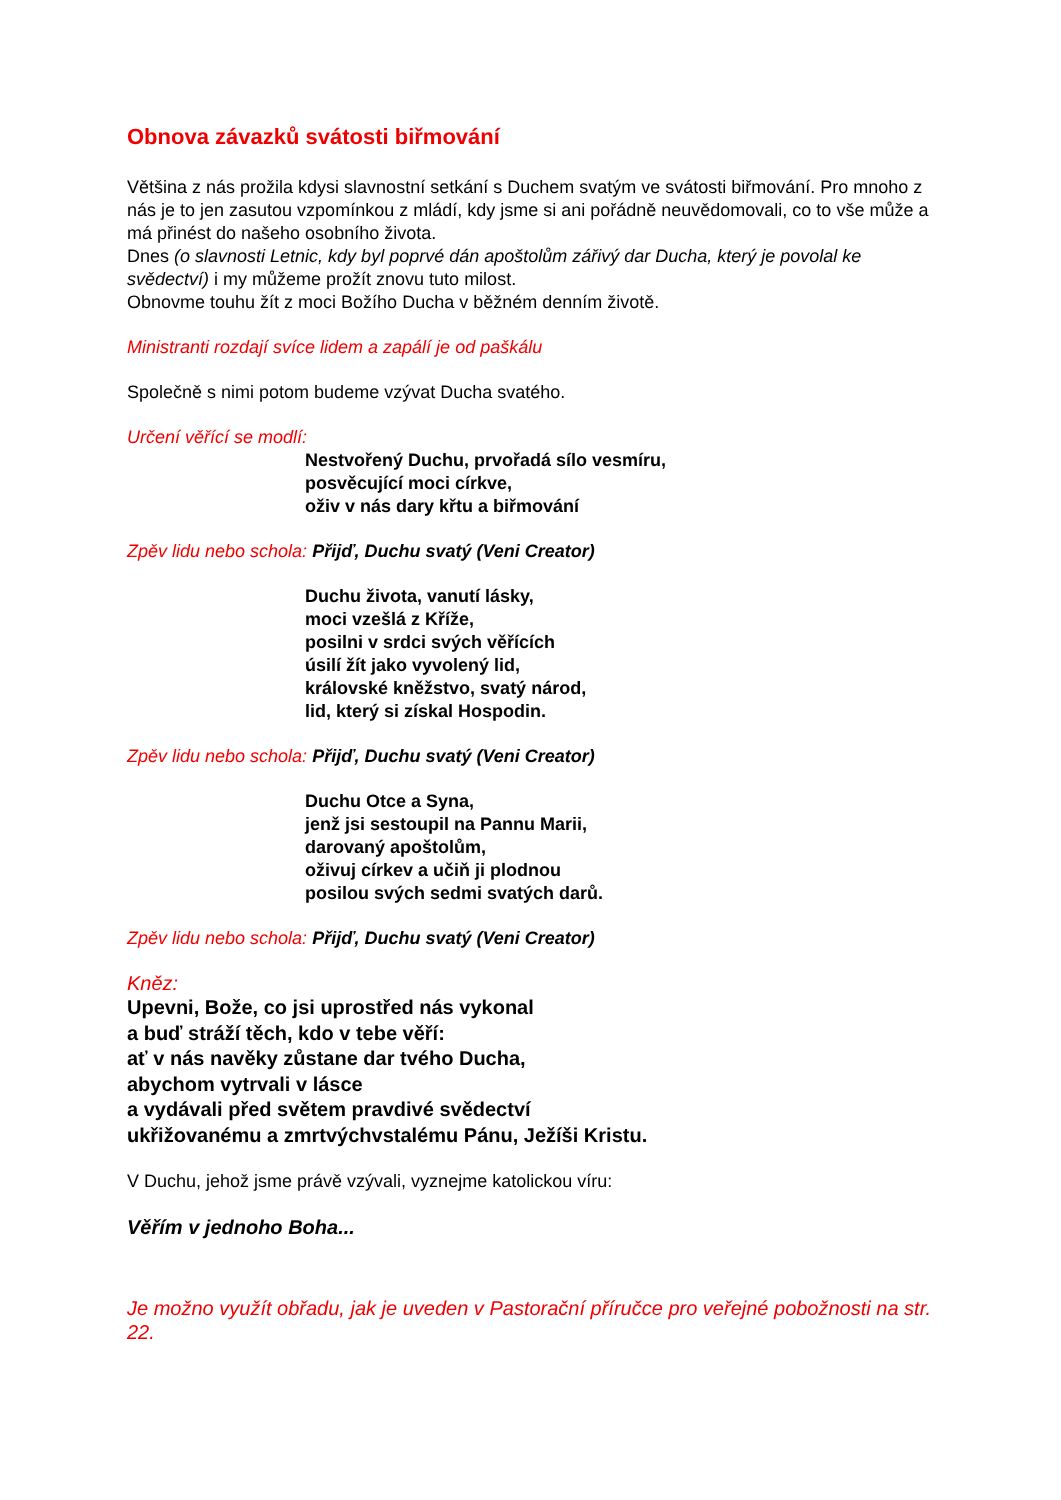Obnova závazků svátosti biřmování
Většina z nás prožila kdysi slavnostní setkání s Duchem svatým ve svátosti biřmování. Pro mnoho z nás je to jen zasutou vzpomínkou z mládí, kdy jsme si ani pořádně neuvědomovali, co to vše může a má přinést do našeho osobního života.
Dnes (o slavnosti Letnic, kdy byl poprvé dán apoštolům zářivý dar Ducha, který je povolal ke svědectví) i my můžeme prožít znovu tuto milost.
Obnovme touhu žít z moci Božího Ducha v běžném denním životě.
Ministranti rozdají svíce lidem a zapálí je od paškálu
Společně s nimi potom budeme vzývat Ducha svatého.
Určení věřící se modlí:
Nestvořený Duchu, prvořadá sílo vesmíru,
posvěcující moci církve,
oživ v nás dary křtu a biřmování
Zpěv lidu nebo schola: Přijď, Duchu svatý (Veni Creator)
Duchu života, vanutí lásky,
moci vzešlá z Kříže,
posilni v srdci svých věřících
úsilí žít jako vyvolený lid,
královské kněžstvo, svatý národ,
lid, který si získal Hospodin.
Zpěv lidu nebo schola: Přijď, Duchu svatý (Veni Creator)
Duchu Otce a Syna,
jenž jsi sestoupil na Pannu Marii,
darovaný apoštolům,
oživuj církev a učiň ji plodnou
posilou svých sedmi svatých darů.
Zpěv lidu nebo schola: Přijď, Duchu svatý (Veni Creator)
Kněz:
Upevni, Bože, co jsi uprostřed nás vykonal
a buď stráží těch, kdo v tebe věří:
ať v nás navěky zůstane dar tvého Ducha,
abychom vytrvali v lásce
a vydávali před světem pravdivé svědectví
ukřižovanému a zmrtvýchvstalému Pánu, Ježíši Kristu.
V Duchu, jehož jsme právě vzývali, vyznejme katolickou víru:
Věřím v jednoho Boha...
Je možno využít obřadu, jak je uveden v Pastorační příručce pro veřejné pobožnosti na str. 22.